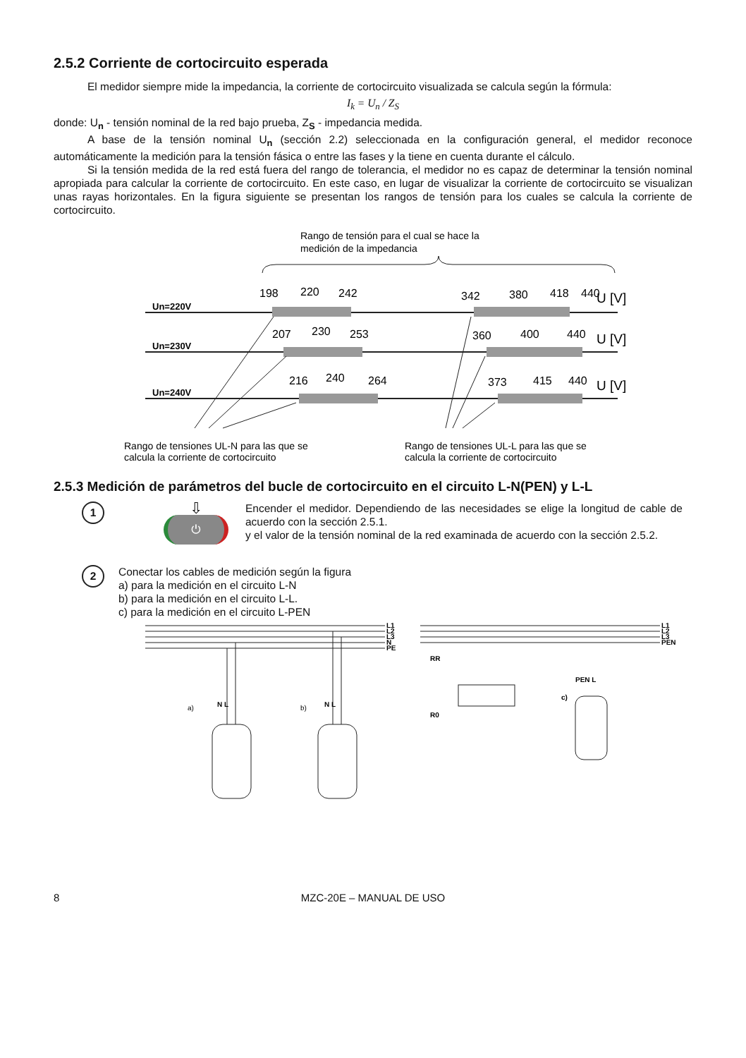2.5.2 Corriente de cortocircuito esperada
El medidor siempre mide la impedancia, la corriente de cortocircuito visualizada se calcula según la fórmula:
I<sub>k</sub> = U<sub>n</sub> / Z<sub>S</sub>
donde: U<sub>n</sub> - tensión nominal de la red bajo prueba, Z<sub>S</sub> - impedancia medida.
A base de la tensión nominal U<sub>n</sub> (sección 2.2) seleccionada en la configuración general, el medidor reconoce automáticamente la medición para la tensión fásica o entre las fases y la tiene en cuenta durante el cálculo.
Si la tensión medida de la red está fuera del rango de tolerancia, el medidor no es capaz de determinar la tensión nominal apropiada para calcular la corriente de cortocircuito. En este caso, en lugar de visualizar la corriente de cortocircuito se visualizan unas rayas horizontales. En la figura siguiente se presentan los rangos de tensión para los cuales se calcula la corriente de cortocircuito.
Rango de tensión para el cual se hace la
medición de la impedancia
Un=220V
Un=230V
Un=240V
198
220
242
342
380
418
440
U [V]
207
230
253
360
400
440
U [V]
216
240
264
373
415
440
U [V]
Rango de tensiones UL-N para las que se
calcula la corriente de cortocircuito
Rango de tensiones UL-L para las que se
calcula la corriente de cortocircuito
2.5.3 Medición de parámetros del bucle de cortocircuito en el circuito L-N(PEN) y L-L
1
⇩
⏻
Encender el medidor. Dependiendo de las necesidades se elige la longitud de cable de acuerdo con la sección 2.5.1.
y el valor de la tensión nominal de la red examinada de acuerdo con la sección 2.5.2.
2
Conectar los cables de medición según la figura
a) para la medición en el circuito L-N
b) para la medición en el circuito L-L.
c) para la medición en el circuito L-PEN
L1
L2
L3
N
PE
L1
L2
L3
PEN
a)
b)
c)
N L
N L
PEN L
RR
R0
8
MZC-20E – MANUAL DE USO